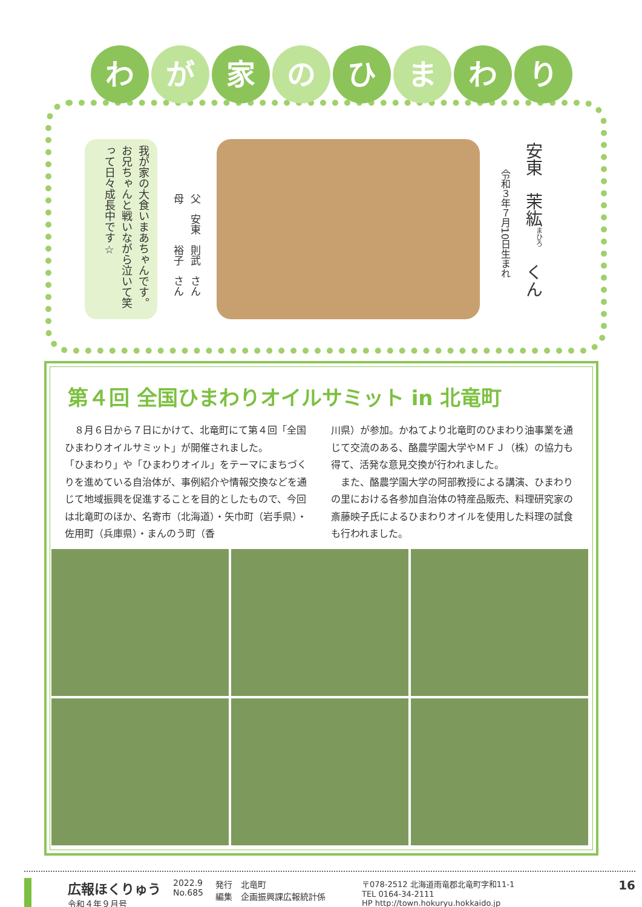わが 家 の ひ ま わ り
我が家の大食いまあちゃんです。お兄ちゃんと戦いながら泣いて笑って日々成長中です☆
父　安東　則武　さん
母　　　　裕子　さん
安東　茉紘<sup>まひろ</sup>　くん
令和３年７月10日生まれ
第４回 全国ひまわりオイルサミット in 北竜町
　８月６日から７日にかけて、北竜町にて第４回「全国ひまわりオイルサミット」が開催されました。
「ひまわり」や「ひまわりオイル」をテーマにまちづくりを進めている自治体が、事例紹介や情報交換などを通じて地域振興を促進することを目的としたもので、今回は北竜町のほか、名寄市（北海道）・矢巾町（岩手県）・佐用町（兵庫県）・まんのう町（香
川県）が参加。かねてより北竜町のひまわり油事業を通じて交流のある、酪農学園大学やＭＦＪ（株）の協力も得て、活発な意見交換が行われました。
　また、酪農学園大学の阿部教授による講演、ひまわりの里における各参加自治体の特産品販売、料理研究家の斎藤映子氏によるひまわりオイルを使用した料理の試食も行われました。
広報ほくりゅう
令和４年９月号
2022.9
No.685
発行　北竜町
編集　企画振興課広報統計係
〒078-2512 北海道雨竜郡北竜町字和11-1
TEL 0164-34-2111
HP http://town.hokuryu.hokkaido.jp
16